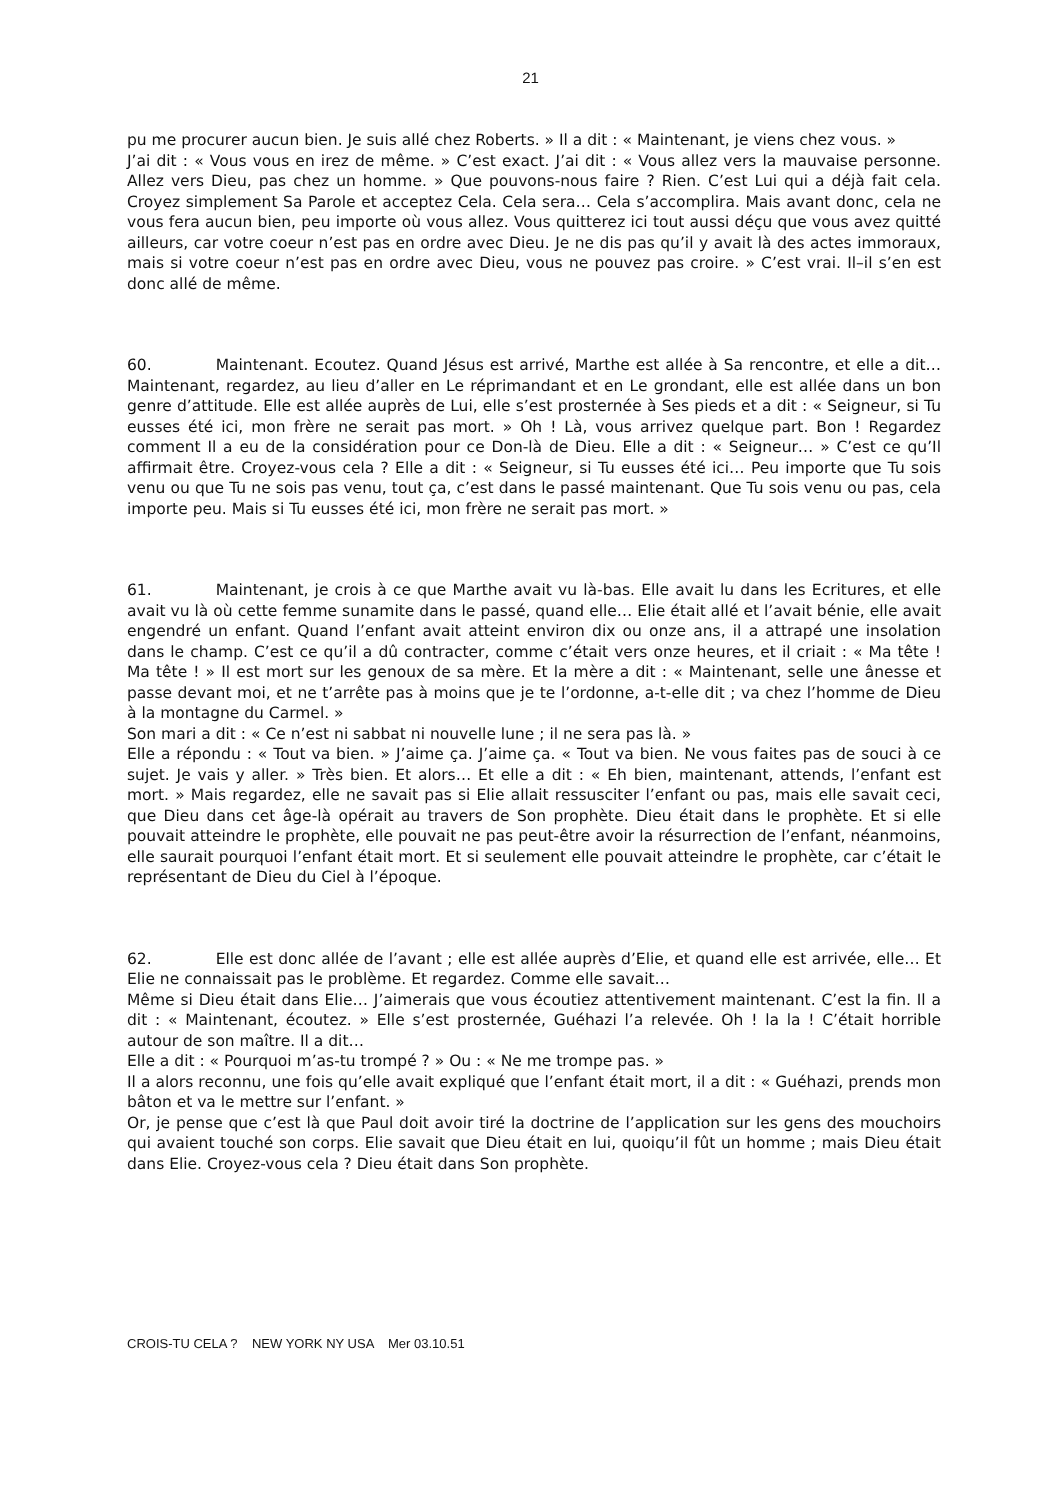21
pu me procurer aucun bien. Je suis allé chez Roberts. » Il a dit : « Maintenant, je viens chez vous. »
J’ai dit : « Vous vous en irez de même. » C’est exact. J’ai dit : « Vous allez vers la mauvaise personne. Allez vers Dieu, pas chez un homme. » Que pouvons-nous faire ? Rien. C’est Lui qui a déjà fait cela. Croyez simplement Sa Parole et acceptez Cela. Cela sera… Cela s’accomplira. Mais avant donc, cela ne vous fera aucun bien, peu importe où vous allez. Vous quitterez ici tout aussi déçu que vous avez quitté ailleurs, car votre coeur n’est pas en ordre avec Dieu. Je ne dis pas qu’il y avait là des actes immoraux, mais si votre coeur n’est pas en ordre avec Dieu, vous ne pouvez pas croire. » C’est vrai. Il–il s’en est donc allé de même.
60. Maintenant. Ecoutez. Quand Jésus est arrivé, Marthe est allée à Sa rencontre, et elle a dit… Maintenant, regardez, au lieu d’aller en Le réprimandant et en Le grondant, elle est allée dans un bon genre d’attitude. Elle est allée auprès de Lui, elle s’est prosternée à Ses pieds et a dit : « Seigneur, si Tu eusses été ici, mon frère ne serait pas mort. » Oh ! Là, vous arrivez quelque part. Bon ! Regardez comment Il a eu de la considération pour ce Don-là de Dieu. Elle a dit : « Seigneur… » C’est ce qu’Il affirmait être. Croyez-vous cela ? Elle a dit : « Seigneur, si Tu eusses été ici… Peu importe que Tu sois venu ou que Tu ne sois pas venu, tout ça, c’est dans le passé maintenant. Que Tu sois venu ou pas, cela importe peu. Mais si Tu eusses été ici, mon frère ne serait pas mort. »
61. Maintenant, je crois à ce que Marthe avait vu là-bas. Elle avait lu dans les Ecritures, et elle avait vu là où cette femme sunamite dans le passé, quand elle… Elie était allé et l’avait bénie, elle avait engendré un enfant. Quand l’enfant avait atteint environ dix ou onze ans, il a attrapé une insolation dans le champ. C’est ce qu’il a dû contracter, comme c’était vers onze heures, et il criait : « Ma tête ! Ma tête ! » Il est mort sur les genoux de sa mère. Et la mère a dit : « Maintenant, selle une ânesse et passe devant moi, et ne t’arrête pas à moins que je te l’ordonne, a-t-elle dit ; va chez l’homme de Dieu à la montagne du Carmel. »
Son mari a dit : « Ce n’est ni sabbat ni nouvelle lune ; il ne sera pas là. »
Elle a répondu : « Tout va bien. » J’aime ça. J’aime ça. « Tout va bien. Ne vous faites pas de souci à ce sujet. Je vais y aller. » Très bien. Et alors… Et elle a dit : « Eh bien, maintenant, attends, l’enfant est mort. » Mais regardez, elle ne savait pas si Elie allait ressusciter l’enfant ou pas, mais elle savait ceci, que Dieu dans cet âge-là opérait au travers de Son prophète. Dieu était dans le prophète. Et si elle pouvait atteindre le prophète, elle pouvait ne pas peut-être avoir la résurrection de l’enfant, néanmoins, elle saurait pourquoi l’enfant était mort. Et si seulement elle pouvait atteindre le prophète, car c’était le représentant de Dieu du Ciel à l’époque.
62. Elle est donc allée de l’avant ; elle est allée auprès d’Elie, et quand elle est arrivée, elle… Et Elie ne connaissait pas le problème. Et regardez. Comme elle savait…
Même si Dieu était dans Elie… J’aimerais que vous écoutiez attentivement maintenant. C’est la fin. Il a dit : « Maintenant, écoutez. » Elle s’est prosternée, Guéhazi l’a relevée. Oh ! la la ! C’était horrible autour de son maître. Il a dit…
Elle a dit : « Pourquoi m’as-tu trompé ? » Ou : « Ne me trompe pas. »
Il a alors reconnu, une fois qu’elle avait expliqué que l’enfant était mort, il a dit : « Guéhazi, prends mon bâton et va le mettre sur l’enfant. »
Or, je pense que c’est là que Paul doit avoir tiré la doctrine de l’application sur les gens des mouchoirs qui avaient touché son corps. Elie savait que Dieu était en lui, quoiqu’il fût un homme ; mais Dieu était dans Elie. Croyez-vous cela ? Dieu était dans Son prophète.
CROIS-TU CELA ? NEW YORK NY USA Mer 03.10.51